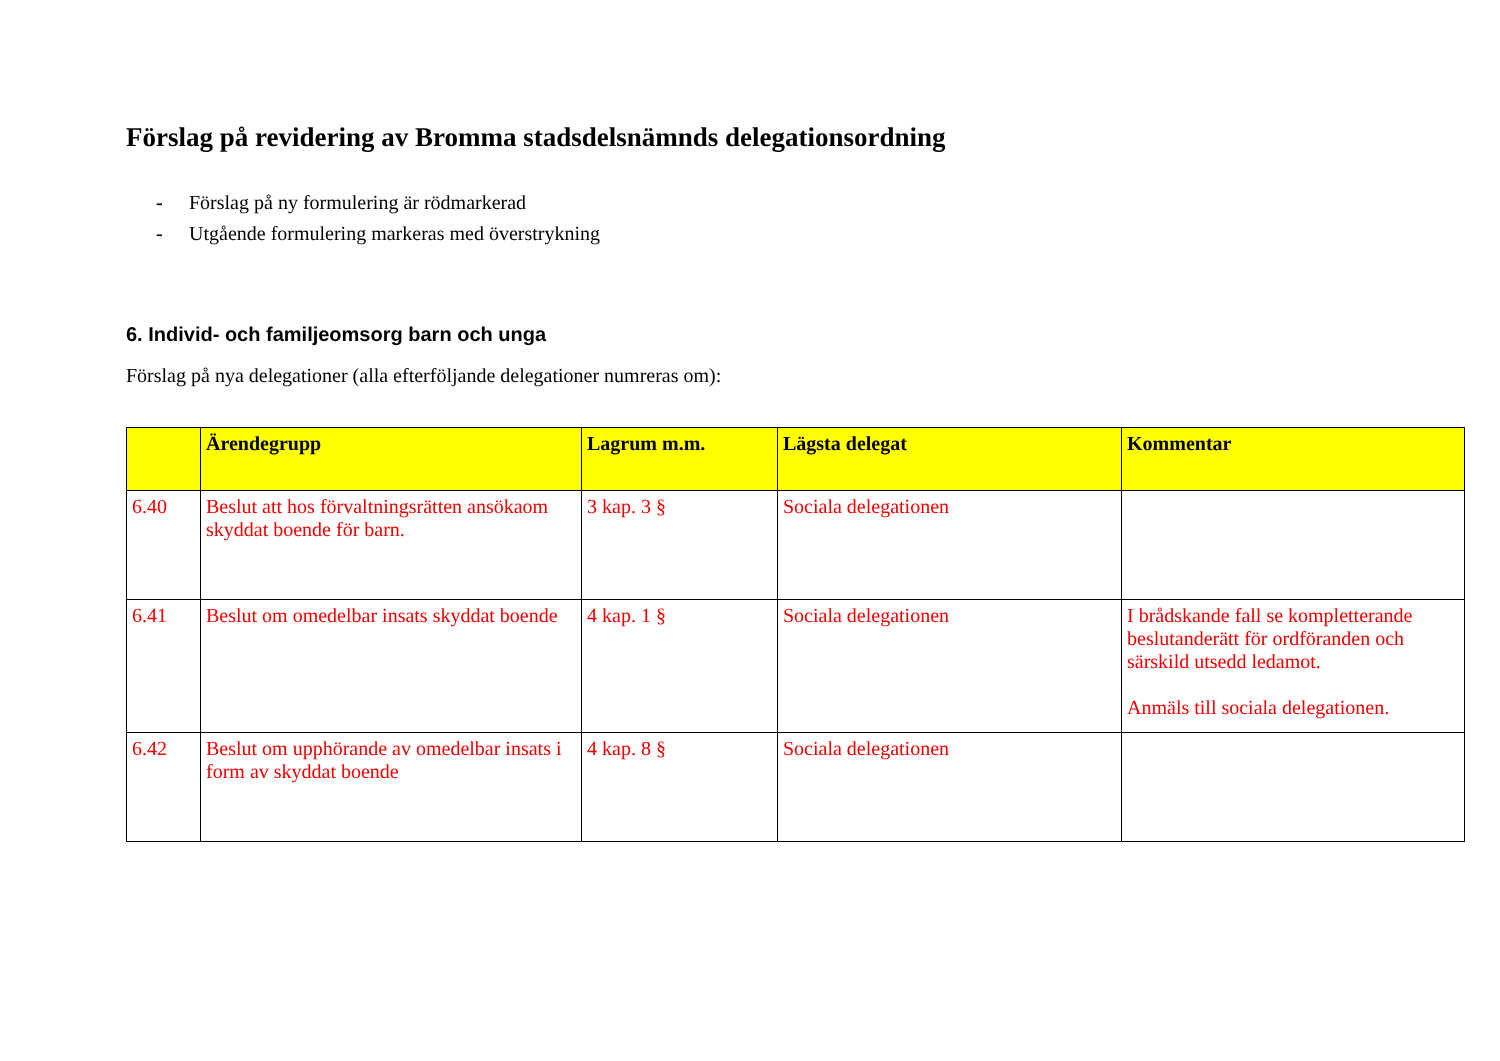Förslag på revidering av Bromma stadsdelsnämnds delegationsordning
- Förslag på ny formulering är rödmarkerad
- Utgående formulering markeras med överstrykning
6. Individ- och familjeomsorg barn och unga
Förslag på nya delegationer (alla efterföljande delegationer numreras om):
| | Ärendegrupp | Lagrum m.m. | Lägsta delegat | Kommentar |
| --- | --- | --- | --- | --- |
| 6.40 | Beslut att hos förvaltningsrätten ansökaom skyddat boende för barn. | 3 kap. 3 § | Sociala delegationen | |
| 6.41 | Beslut om omedelbar insats skyddat boende | 4 kap. 1 § | Sociala delegationen | I brådskande fall se kompletterande beslutanderätt för ordföranden och särskild utsedd ledamot. Anmäls till sociala delegationen. |
| 6.42 | Beslut om upphörande av omedelbar insats i form av skyddat boende | 4 kap. 8 § | Sociala delegationen | |